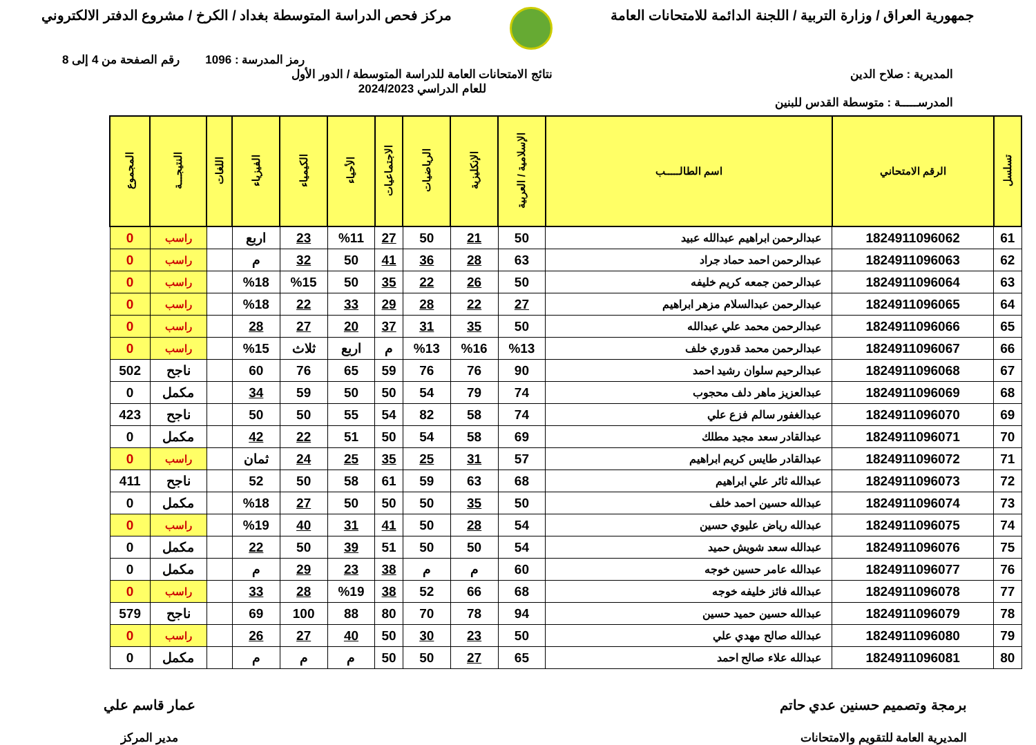جمهورية العراق / وزارة التربية / اللجنة الدائمة للامتحانات العامة
مركز فحص الدراسة المتوسطة بغداد / الكرخ / مشروع الدفتر الالكتروني
رمز المدرسة : 1096 رقم الصفحة من 4 إلى 8
المديرية : صلاح الدين
المدرســـــة : متوسطة القدس للبنين
نتائج الامتحانات العامة للدراسة المتوسطة / الدور الأول
للعام الدراسي 2024/2023
| تسلسل | الرقم الامتحاني | اسم الطالـــــب | الإسلامية / العربية | الإنكليزية | الرياضيات | الاجتماعيات | الأحياء | الكيمياء | الفيزياء | اللغات | النتيجـــة | المجموع |
| --- | --- | --- | --- | --- | --- | --- | --- | --- | --- | --- | --- | --- |
| 61 | 1824911096062 | عبدالرحمن ابراهيم عبدالله عبيد | 50 | 21 | 50 | 27 | %11 | 23 | اربع | | راسب | 0 |
| 62 | 1824911096063 | عبدالرحمن احمد حماد جراد | 63 | 28 | 36 | 41 | 50 | 32 | م | | راسب | 0 |
| 63 | 1824911096064 | عبدالرحمن جمعه كريم خليفه | 50 | 26 | 22 | 35 | 50 | %15 | %18 | | راسب | 0 |
| 64 | 1824911096065 | عبدالرحمن عبدالسلام مزهر ابراهيم | 27 | 22 | 28 | 29 | 33 | 22 | %18 | | راسب | 0 |
| 65 | 1824911096066 | عبدالرحمن محمد علي عبدالله | 50 | 35 | 31 | 37 | 20 | 27 | 28 | | راسب | 0 |
| 66 | 1824911096067 | عبدالرحمن محمد قدوري خلف | %13 | %16 | %13 | م | اربع | ثلاث | %15 | | راسب | 0 |
| 67 | 1824911096068 | عبدالرحيم سلوان رشيد احمد | 90 | 76 | 76 | 59 | 65 | 76 | 60 | | ناجح | 502 |
| 68 | 1824911096069 | عبدالعزيز ماهر دلف محجوب | 74 | 79 | 54 | 50 | 50 | 59 | 34 | | مكمل | 0 |
| 69 | 1824911096070 | عبدالغفور سالم فزع علي | 74 | 58 | 82 | 54 | 55 | 50 | 50 | | ناجح | 423 |
| 70 | 1824911096071 | عبدالقادر سعد مجيد مطلك | 69 | 58 | 54 | 50 | 51 | 22 | 42 | | مكمل | 0 |
| 71 | 1824911096072 | عبدالقادر طايس كريم ابراهيم | 57 | 31 | 25 | 35 | 25 | 24 | ثمان | | راسب | 0 |
| 72 | 1824911096073 | عبدالله ثائر علي ابراهيم | 68 | 63 | 59 | 61 | 58 | 50 | 52 | | ناجح | 411 |
| 73 | 1824911096074 | عبدالله حسين احمد خلف | 50 | 35 | 50 | 50 | 50 | 27 | %18 | | مكمل | 0 |
| 74 | 1824911096075 | عبدالله رياض عليوي حسين | 54 | 28 | 50 | 41 | 31 | 40 | %19 | | راسب | 0 |
| 75 | 1824911096076 | عبدالله سعد شويش حميد | 54 | 50 | 50 | 51 | 39 | 50 | 22 | | مكمل | 0 |
| 76 | 1824911096077 | عبدالله عامر حسين خوجه | 60 | م | م | 38 | 23 | 29 | م | | مكمل | 0 |
| 77 | 1824911096078 | عبدالله فائز خليفه خوجه | 68 | 66 | 52 | 38 | %19 | 28 | 33 | | راسب | 0 |
| 78 | 1824911096079 | عبدالله حسين حميد حسين | 94 | 78 | 70 | 80 | 88 | 100 | 69 | | ناجح | 579 |
| 79 | 1824911096080 | عبدالله صالح مهدي علي | 50 | 23 | 30 | 50 | 40 | 27 | 26 | | راسب | 0 |
| 80 | 1824911096081 | عبدالله علاء صالح احمد | 65 | 27 | 50 | 50 | م | م | م | | مكمل | 0 |
برمجة وتصميم حسنين عدي حاتم
المديرية العامة للتقويم والامتحانات
عمار قاسم علي
مدير المركز